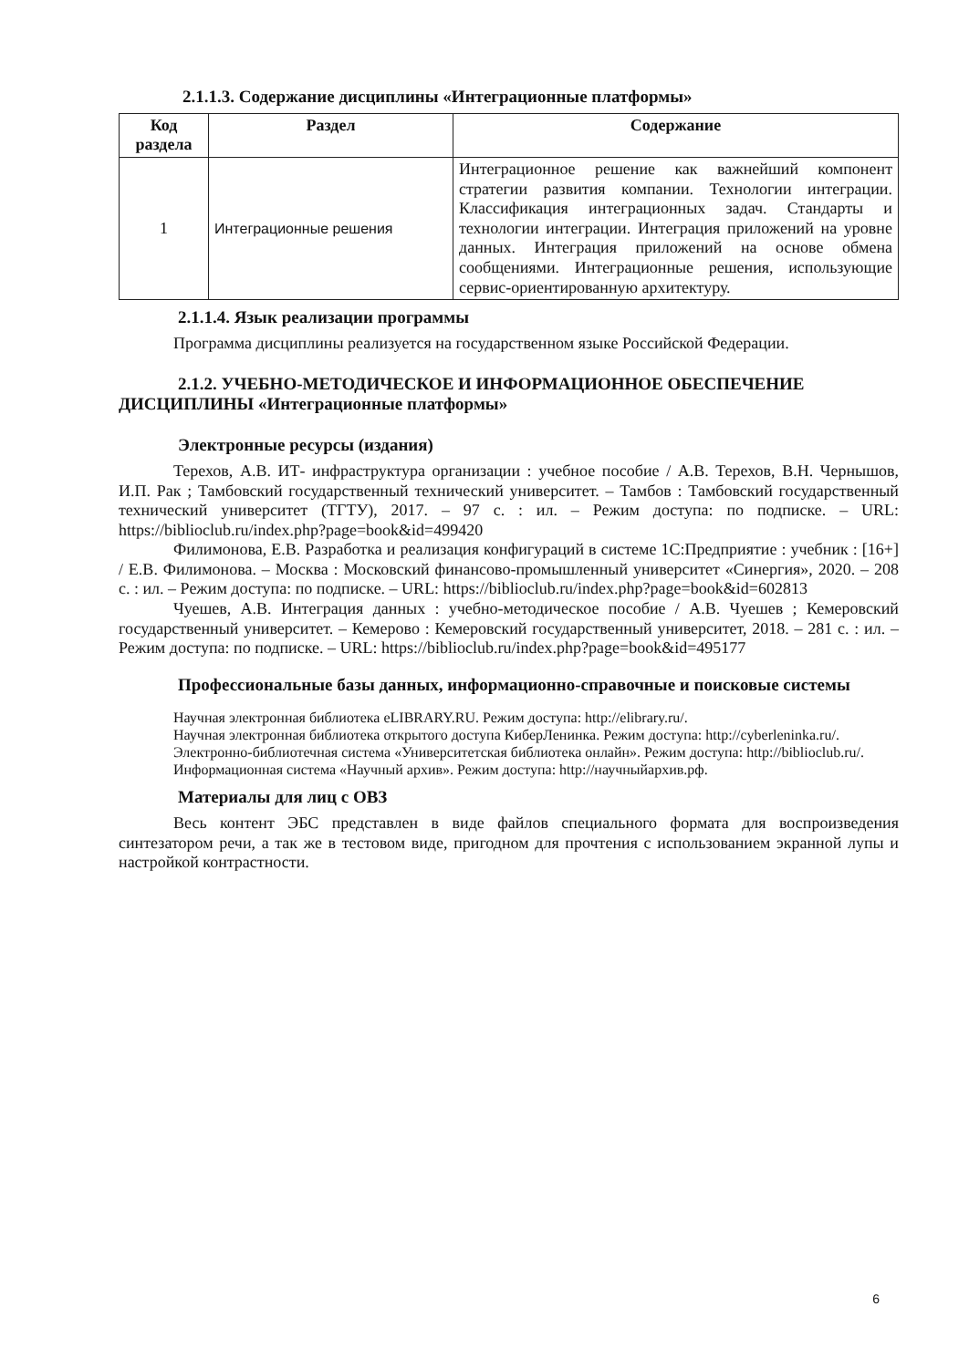2.1.1.3. Содержание дисциплины «Интеграционные платформы»
| Код раздела | Раздел | Содержание |
| --- | --- | --- |
| 1 | Интеграционные решения | Интеграционное решение как важнейший компонент стратегии развития компании. Технологии интеграции. Классификация интеграционных задач. Стандарты и технологии интеграции. Интеграция приложений на уровне данных. Интеграция приложений на основе обмена сообщениями. Интеграционные решения, использующие сервис-ориентированную архитектуру. |
2.1.1.4. Язык реализации программы
Программа дисциплины реализуется на государственном языке Российской Федерации.
2.1.2. УЧЕБНО-МЕТОДИЧЕСКОЕ И ИНФОРМАЦИОННОЕ ОБЕСПЕЧЕНИЕ ДИСЦИПЛИНЫ «Интеграционные платформы»
Электронные ресурсы (издания)
Терехов, А.В. ИТ- инфраструктура организации : учебное пособие / А.В. Терехов, В.Н. Чернышов, И.П. Рак ; Тамбовский государственный технический университет. – Тамбов : Тамбовский государственный технический университет (ТГТУ), 2017. – 97 с. : ил. – Режим доступа: по подписке. – URL: https://biblioclub.ru/index.php?page=book&id=499420
Филимонова, Е.В. Разработка и реализация конфигураций в системе 1С:Предприятие : учебник : [16+] / Е.В. Филимонова. – Москва : Московский финансово-промышленный университет «Синергия», 2020. – 208 с. : ил. – Режим доступа: по подписке. – URL: https://biblioclub.ru/index.php?page=book&id=602813
Чуешев, А.В. Интеграция данных : учебно-методическое пособие / А.В. Чуешев ; Кемеровский государственный университет. – Кемерово : Кемеровский государственный университет, 2018. – 281 с. : ил. – Режим доступа: по подписке. – URL: https://biblioclub.ru/index.php?page=book&id=495177
Профессиональные базы данных, информационно-справочные и поисковые системы
Научная электронная библиотека eLIBRARY.RU. Режим доступа: http://elibrary.ru/.
Научная электронная библиотека открытого доступа КиберЛенинка. Режим доступа: http://cyberleninka.ru/.
Электронно-библиотечная система «Университетская библиотека онлайн». Режим доступа: http://biblioclub.ru/.
Информационная система «Научный архив». Режим доступа: http://научныйархив.рф.
Материалы для лиц с ОВЗ
Весь контент ЭБС представлен в виде файлов специального формата для воспроизведения синтезатором речи, а так же в тестовом виде, пригодном для прочтения с использованием экранной лупы и настройкой контрастности.
6